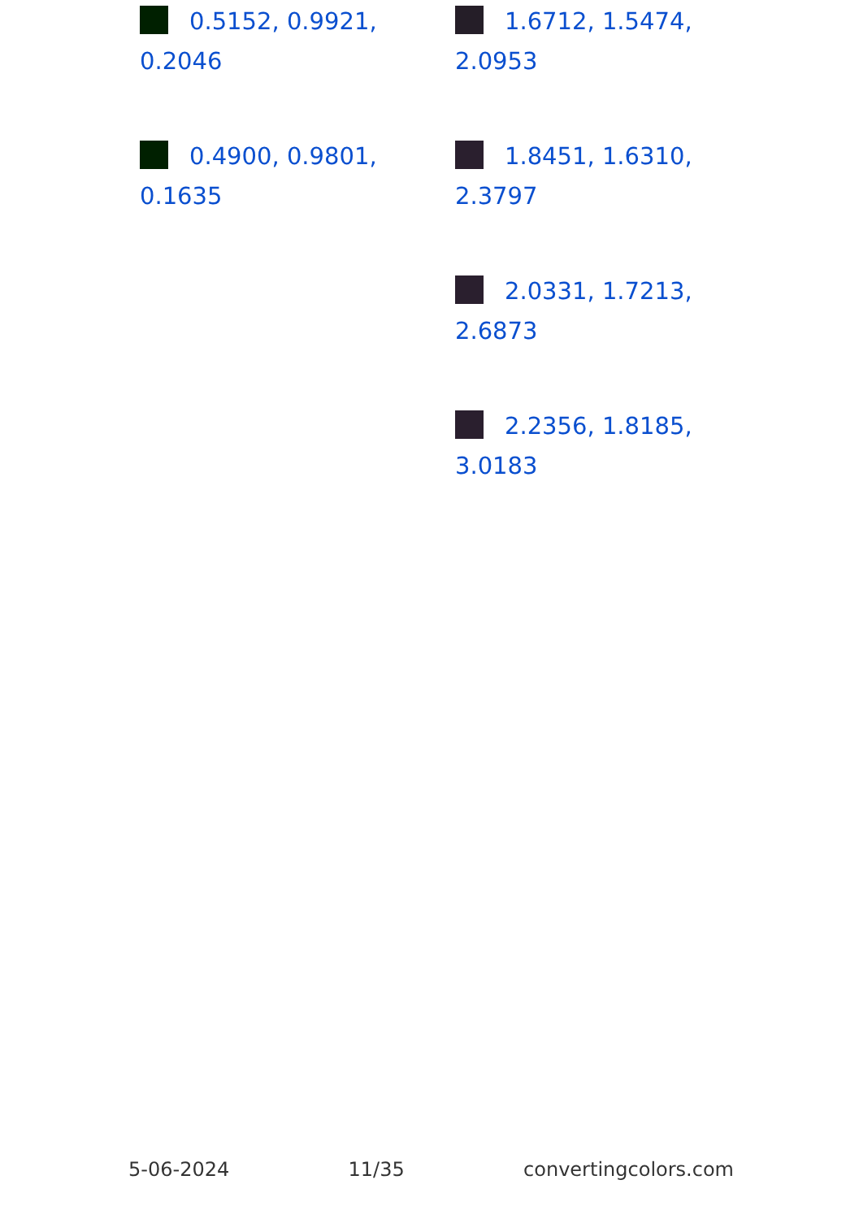0.5152, 0.9921, 0.2046
0.4900, 0.9801, 0.1635
1.6712, 1.5474, 2.0953
1.8451, 1.6310, 2.3797
2.0331, 1.7213, 2.6873
2.2356, 1.8185, 3.0183
5-06-2024 11/35 convertingcolors.com